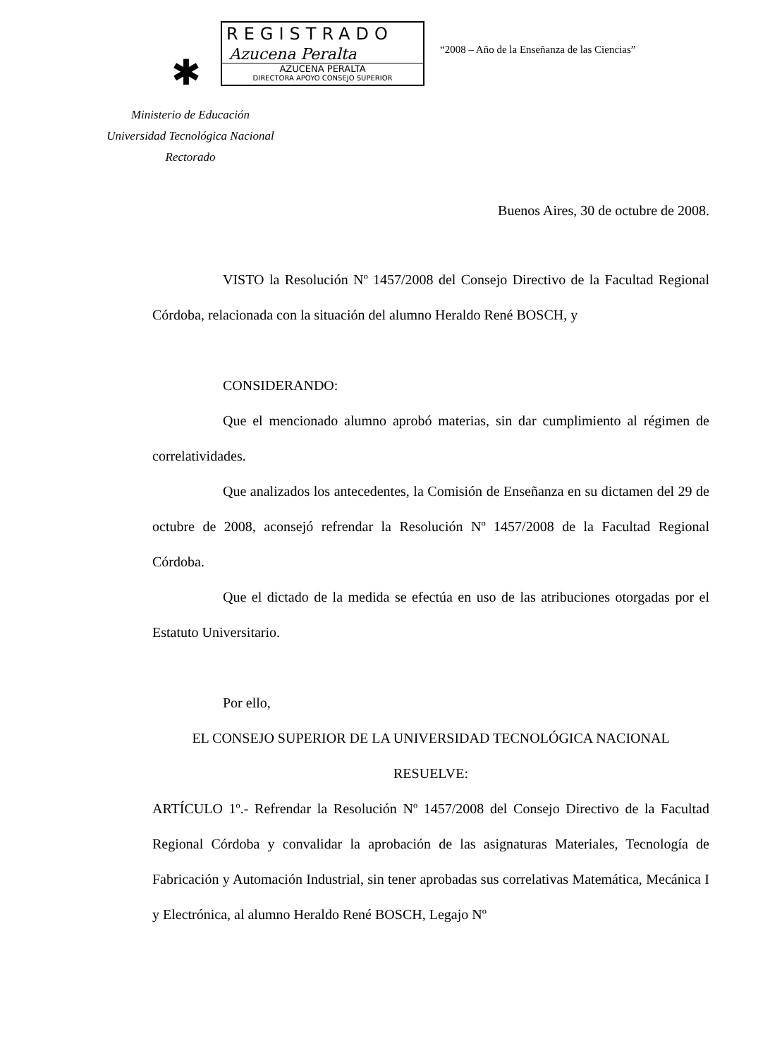✱
REGISTRADO
Azucena Peralta
AZUCENA PERALTA
DIRECTORA APOYO CONSEJO SUPERIOR
“2008 – Año de la Enseñanza de las Ciencias”
Ministerio de Educación
Universidad Tecnológica Nacional
Rectorado
Buenos Aires, 30 de octubre de 2008.
VISTO la Resolución Nº 1457/2008 del Consejo Directivo de la Facultad Regional Córdoba, relacionada con la situación del alumno Heraldo René BOSCH, y
CONSIDERANDO:
Que el mencionado alumno aprobó materias, sin dar cumplimiento al régimen de correlatividades.
Que analizados los antecedentes, la Comisión de Enseñanza en su dictamen del 29 de octubre de 2008, aconsejó refrendar la Resolución Nº 1457/2008 de la Facultad Regional Córdoba.
Que el dictado de la medida se efectúa en uso de las atribuciones otorgadas por el Estatuto Universitario.
Por ello,
EL CONSEJO SUPERIOR DE LA UNIVERSIDAD TECNOLÓGICA NACIONAL
RESUELVE:
ARTÍCULO 1º.- Refrendar la Resolución Nº 1457/2008 del Consejo Directivo de la Facultad Regional Córdoba y convalidar la aprobación de las asignaturas Materiales, Tecnología de Fabricación y Automación Industrial, sin tener aprobadas sus correlativas Matemática, Mecánica I y Electrónica, al alumno Heraldo René BOSCH, Legajo Nº